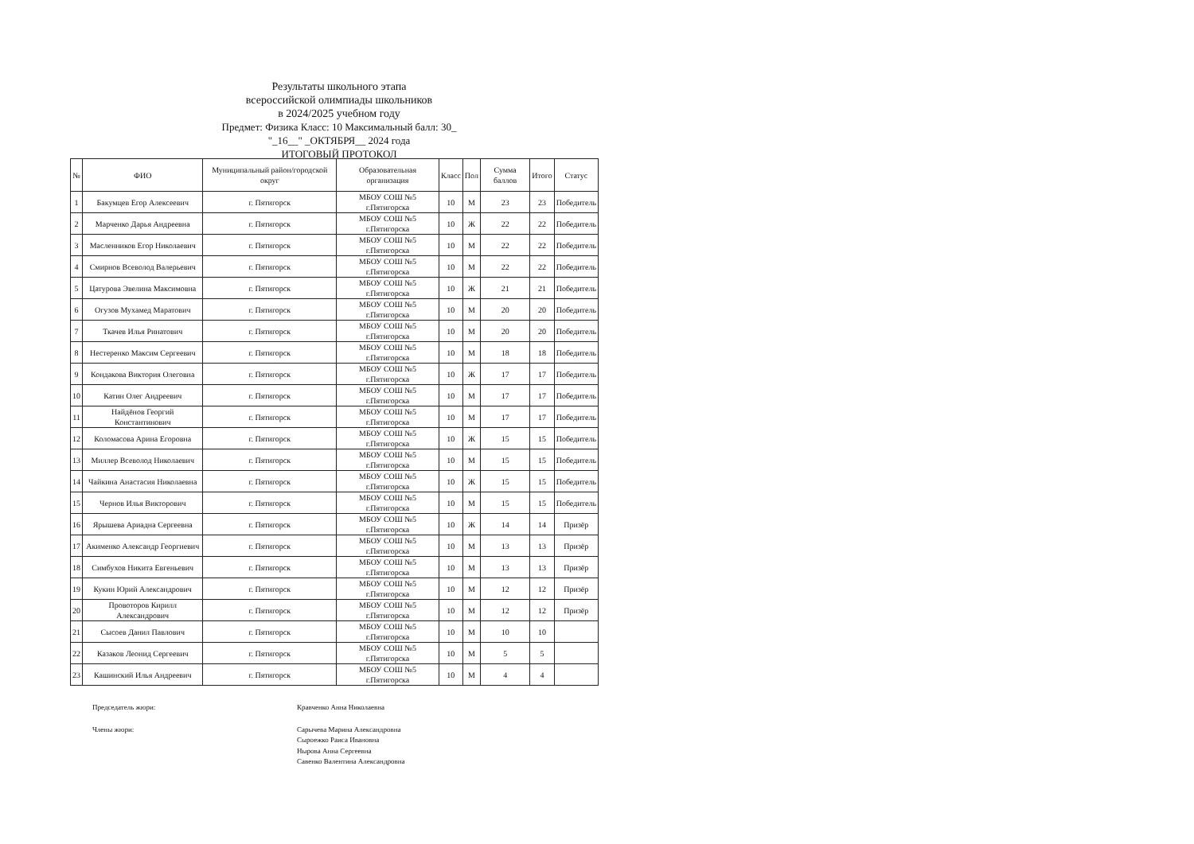Результаты школьного этапа
всероссийской олимпиады школьников
в 2024/2025 учебном году
Предмет: Физика Класс: 10 Максимальный балл: 30_
"_16__" _ОКТЯБРЯ__ 2024 года
ИТОГОВЫЙ ПРОТОКОЛ
| № | ФИО | Муниципальный район/городской округ | Образовательная организация | Класс | Пол | Сумма баллов | Итого | Статус |
| --- | --- | --- | --- | --- | --- | --- | --- | --- |
| 1 | Бакумцев Егор Алексеевич | г. Пятигорск | МБОУ СОШ №5 г.Пятигорска | 10 | М | 23 | 23 | Победитель |
| 2 | Марченко Дарья Андреевна | г. Пятигорск | МБОУ СОШ №5 г.Пятигорска | 10 | Ж | 22 | 22 | Победитель |
| 3 | Масленников Егор Николаевич | г. Пятигорск | МБОУ СОШ №5 г.Пятигорска | 10 | М | 22 | 22 | Победитель |
| 4 | Смирнов Всеволод Валерьевич | г. Пятигорск | МБОУ СОШ №5 г.Пятигорска | 10 | М | 22 | 22 | Победитель |
| 5 | Цатурова Эвелина Максимовна | г. Пятигорск | МБОУ СОШ №5 г.Пятигорска | 10 | Ж | 21 | 21 | Победитель |
| 6 | Огузов Мухамед Маратович | г. Пятигорск | МБОУ СОШ №5 г.Пятигорска | 10 | М | 20 | 20 | Победитель |
| 7 | Ткачев Илья Ринатович | г. Пятигорск | МБОУ СОШ №5 г.Пятигорска | 10 | М | 20 | 20 | Победитель |
| 8 | Нестеренко Максим Сергеевич | г. Пятигорск | МБОУ СОШ №5 г.Пятигорска | 10 | М | 18 | 18 | Победитель |
| 9 | Кондакова Виктория Олеговна | г. Пятигорск | МБОУ СОШ №5 г.Пятигорска | 10 | Ж | 17 | 17 | Победитель |
| 10 | Катин Олег Андреевич | г. Пятигорск | МБОУ СОШ №5 г.Пятигорска | 10 | М | 17 | 17 | Победитель |
| 11 | Найдёнов Георгий Константинович | г. Пятигорск | МБОУ СОШ №5 г.Пятигорска | 10 | М | 17 | 17 | Победитель |
| 12 | Коломасова Арина Егоровна | г. Пятигорск | МБОУ СОШ №5 г.Пятигорска | 10 | Ж | 15 | 15 | Победитель |
| 13 | Миллер Всеволод Николаевич | г. Пятигорск | МБОУ СОШ №5 г.Пятигорска | 10 | М | 15 | 15 | Победитель |
| 14 | Чайкина Анастасия Николаевна | г. Пятигорск | МБОУ СОШ №5 г.Пятигорска | 10 | Ж | 15 | 15 | Победитель |
| 15 | Чернов Илья Викторович | г. Пятигорск | МБОУ СОШ №5 г.Пятигорска | 10 | М | 15 | 15 | Победитель |
| 16 | Ярышева Ариадна Сергеевна | г. Пятигорск | МБОУ СОШ №5 г.Пятигорска | 10 | Ж | 14 | 14 | Призёр |
| 17 | Акименко Александр Георгиевич | г. Пятигорск | МБОУ СОШ №5 г.Пятигорска | 10 | М | 13 | 13 | Призёр |
| 18 | Симбухов Никита Евгеньевич | г. Пятигорск | МБОУ СОШ №5 г.Пятигорска | 10 | М | 13 | 13 | Призёр |
| 19 | Кукин Юрий Александрович | г. Пятигорск | МБОУ СОШ №5 г.Пятигорска | 10 | М | 12 | 12 | Призёр |
| 20 | Провоторов Кирилл Александрович | г. Пятигорск | МБОУ СОШ №5 г.Пятигорска | 10 | М | 12 | 12 | Призёр |
| 21 | Сысоев Данил Павлович | г. Пятигорск | МБОУ СОШ №5 г.Пятигорска | 10 | М | 10 | 10 | |
| 22 | Казаков Леонид Сергеевич | г. Пятигорск | МБОУ СОШ №5 г.Пятигорска | 10 | М | 5 | 5 | |
| 23 | Кашинский Илья Андреевич | г. Пятигорск | МБОУ СОШ №5 г.Пятигорска | 10 | М | 4 | 4 | |
Председатель жюри: Кравченко Анна Николаевна
Члены жюри: Сарычева Марина Александровна
Сыроежко Раиса Ивановна
Нырова Анна Сергеевна
Савенко Валентина Александровна